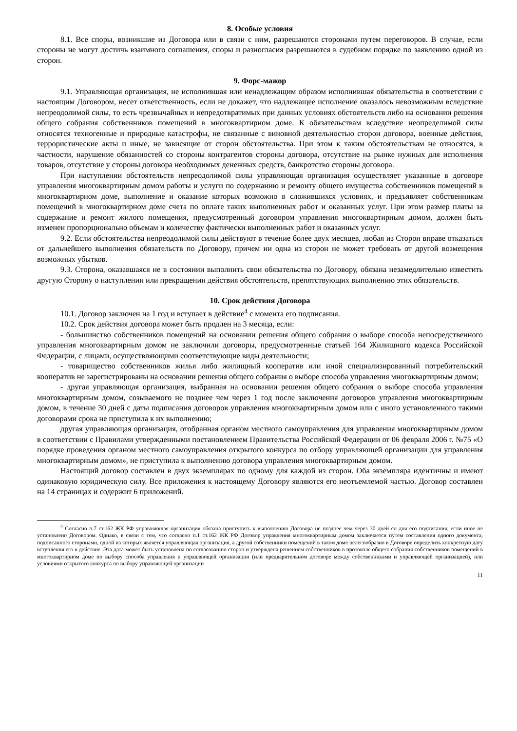8. Особые условия
8.1. Все споры, возникшие из Договора или в связи с ним, разрешаются сторонами путем переговоров. В случае, если стороны не могут достичь взаимного соглашения, споры и разногласия разрешаются в судебном порядке по заявлению одной из сторон.
9. Форс-мажор
9.1. Управляющая организация, не исполнившая или ненадлежащим образом исполнившая обязательства в соответствии с настоящим Договором, несет ответственность, если не докажет, что надлежащее исполнение оказалось невозможным вследствие непреодолимой силы, то есть чрезвычайных и непредотвратимых при данных условиях обстоятельств либо на основании решения общего собрания собственников помещений в многоквартирном доме. К обязательствам вследствие неопределимой силы относятся техногенные и природные катастрофы, не связанные с виновной деятельностью сторон договора, военные действия, террористические акты и иные, не зависящие от сторон обстоятельства. При этом к таким обстоятельствам не относятся, в частности, нарушение обязанностей со стороны контрагентов стороны договора, отсутствие на рынке нужных для исполнения товаров, отсутствие у стороны договора необходимых денежных средств, банкротство стороны договора.
При наступлении обстоятельств непреодолимой силы управляющая организация осуществляет указанные в договоре управления многоквартирным домом работы и услуги по содержанию и ремонту общего имущества собственников помещений в многоквартирном доме, выполнение и оказание которых возможно в сложившихся условиях, и предъявляет собственникам помещений в многоквартирном доме счета по оплате таких выполненных работ и оказанных услуг. При этом размер платы за содержание и ремонт жилого помещения, предусмотренный договором управления многоквартирным домом, должен быть изменен пропорционально объемам и количеству фактически выполненных работ и оказанных услуг.
9.2. Если обстоятельства непреодолимой силы действуют в течение более двух месяцев, любая из Сторон вправе отказаться от дальнейшего выполнения обязательств по Договору, причем ни одна из сторон не может требовать от другой возмещения возможных убытков.
9.3. Сторона, оказавшаяся не в состоянии выполнить свои обязательства по Договору, обязана незамедлительно известить другую Сторону о наступлении или прекращении действия обстоятельств, препятствующих выполнению этих обязательств.
10. Срок действия Договора
10.1. Договор заключен на 1 год и вступает в действие<sup>4</sup> с момента его подписания.
10.2. Срок действия договора может быть продлен на 3 месяца, если:
- большинство собственников помещений на основании решения общего собрания о выборе способа непосредственного управления многоквартирным домом не заключили договоры, предусмотренные статьей 164 Жилищного кодекса Российской Федерации, с лицами, осуществляющими соответствующие виды деятельности;
- товарищество собственников жилья либо жилищный кооператив или иной специализированный потребительский кооператив не зарегистрированы на основании решения общего собрания о выборе способа управления многоквартирным домом;
- другая управляющая организация, выбранная на основании решения общего собрания о выборе способа управления многоквартирным домом, созываемого не позднее чем через 1 год после заключения договоров управления многоквартирным домом, в течение 30 дней с даты подписания договоров управления многоквартирным домом или с иного установленного такими договорами срока не приступила к их выполнению;
другая управляющая организация, отобранная органом местного самоуправления для управления многоквартирным домом в соответствии с Правилами утвержденными постановлением Правительства Российской Федерации от 06 февраля 2006 г. №75 «О порядке проведения органом местного самоуправления открытого конкурса по отбору управляющей организации для управления многоквартирным домом», не приступила к выполнению договора управления многоквартирным домом.
Настоящий договор составлен в двух экземплярах по одному для каждой из сторон. Оба экземпляра идентичны и имеют одинаковую юридическую силу. Все приложения к настоящему Договору являются его неотъемлемой частью. Договор составлен на 14 страницах и содержит 6 приложений.
<sup>4</sup> Согласно п.7 ст.162 ЖК РФ управляющая организация обязана приступить к выполнению Договора не позднее чем через 30 дней со дня его подписания, если иное не установлено Договором. Однако, в связи с тем, что согласно п.1 ст.162 ЖК РФ Договор управления многоквартирным домом заключается путем составления одного документа, подписанного сторонами, одной из которых является управляющая организация, а другой собственники помещений в таком доме целесообразно в Договоре определить конкретную дату вступления его в действие. Эта дата может быть установлена по согласованию сторон и утверждена решением собственников в протоколе общего собрания собственников помещений в многоквартирном доме по выбору способа управления и управляющей организации (или предварительном договоре между собственниками и управляющей организацией), или условиями открытого конкурса по выбору управляющей организации
11